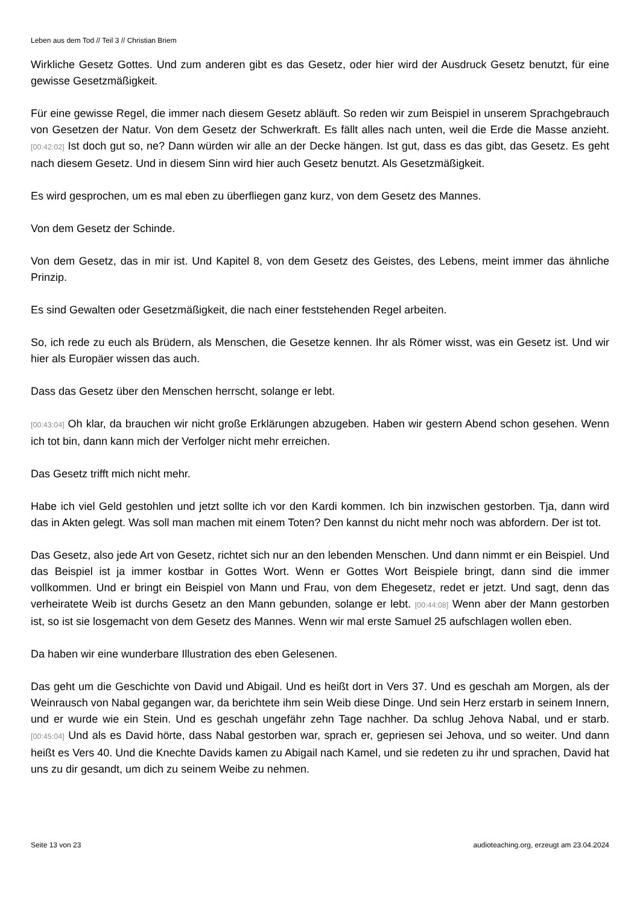Leben aus dem Tod // Teil 3 // Christian Briem
Wirkliche Gesetz Gottes. Und zum anderen gibt es das Gesetz, oder hier wird der Ausdruck Gesetz benutzt, für eine gewisse Gesetzmäßigkeit.
Für eine gewisse Regel, die immer nach diesem Gesetz abläuft. So reden wir zum Beispiel in unserem Sprachgebrauch von Gesetzen der Natur. Von dem Gesetz der Schwerkraft. Es fällt alles nach unten, weil die Erde die Masse anzieht. [00:42:02] Ist doch gut so, ne? Dann würden wir alle an der Decke hängen. Ist gut, dass es das gibt, das Gesetz. Es geht nach diesem Gesetz. Und in diesem Sinn wird hier auch Gesetz benutzt. Als Gesetzmäßigkeit.
Es wird gesprochen, um es mal eben zu überfliegen ganz kurz, von dem Gesetz des Mannes.
Von dem Gesetz der Schinde.
Von dem Gesetz, das in mir ist. Und Kapitel 8, von dem Gesetz des Geistes, des Lebens, meint immer das ähnliche Prinzip.
Es sind Gewalten oder Gesetzmäßigkeit, die nach einer feststehenden Regel arbeiten.
So, ich rede zu euch als Brüdern, als Menschen, die Gesetze kennen. Ihr als Römer wisst, was ein Gesetz ist. Und wir hier als Europäer wissen das auch.
Dass das Gesetz über den Menschen herrscht, solange er lebt.
[00:43:04] Oh klar, da brauchen wir nicht große Erklärungen abzugeben. Haben wir gestern Abend schon gesehen. Wenn ich tot bin, dann kann mich der Verfolger nicht mehr erreichen.
Das Gesetz trifft mich nicht mehr.
Habe ich viel Geld gestohlen und jetzt sollte ich vor den Kardi kommen. Ich bin inzwischen gestorben. Tja, dann wird das in Akten gelegt. Was soll man machen mit einem Toten? Den kannst du nicht mehr noch was abfordern. Der ist tot.
Das Gesetz, also jede Art von Gesetz, richtet sich nur an den lebenden Menschen. Und dann nimmt er ein Beispiel. Und das Beispiel ist ja immer kostbar in Gottes Wort. Wenn er Gottes Wort Beispiele bringt, dann sind die immer vollkommen. Und er bringt ein Beispiel von Mann und Frau, von dem Ehegesetz, redet er jetzt. Und sagt, denn das verheiratete Weib ist durchs Gesetz an den Mann gebunden, solange er lebt. [00:44:08] Wenn aber der Mann gestorben ist, so ist sie losgemacht von dem Gesetz des Mannes. Wenn wir mal erste Samuel 25 aufschlagen wollen eben.
Da haben wir eine wunderbare Illustration des eben Gelesenen.
Das geht um die Geschichte von David und Abigail. Und es heißt dort in Vers 37. Und es geschah am Morgen, als der Weinrausch von Nabal gegangen war, da berichtete ihm sein Weib diese Dinge. Und sein Herz erstarb in seinem Innern, und er wurde wie ein Stein. Und es geschah ungefähr zehn Tage nachher. Da schlug Jehova Nabal, und er starb. [00:45:04] Und als es David hörte, dass Nabal gestorben war, sprach er, gepriesen sei Jehova, und so weiter. Und dann heißt es Vers 40. Und die Knechte Davids kamen zu Abigail nach Kamel, und sie redeten zu ihr und sprachen, David hat uns zu dir gesandt, um dich zu seinem Weibe zu nehmen.
Seite 13 von 23 audioteaching.org, erzeugt am 23.04.2024